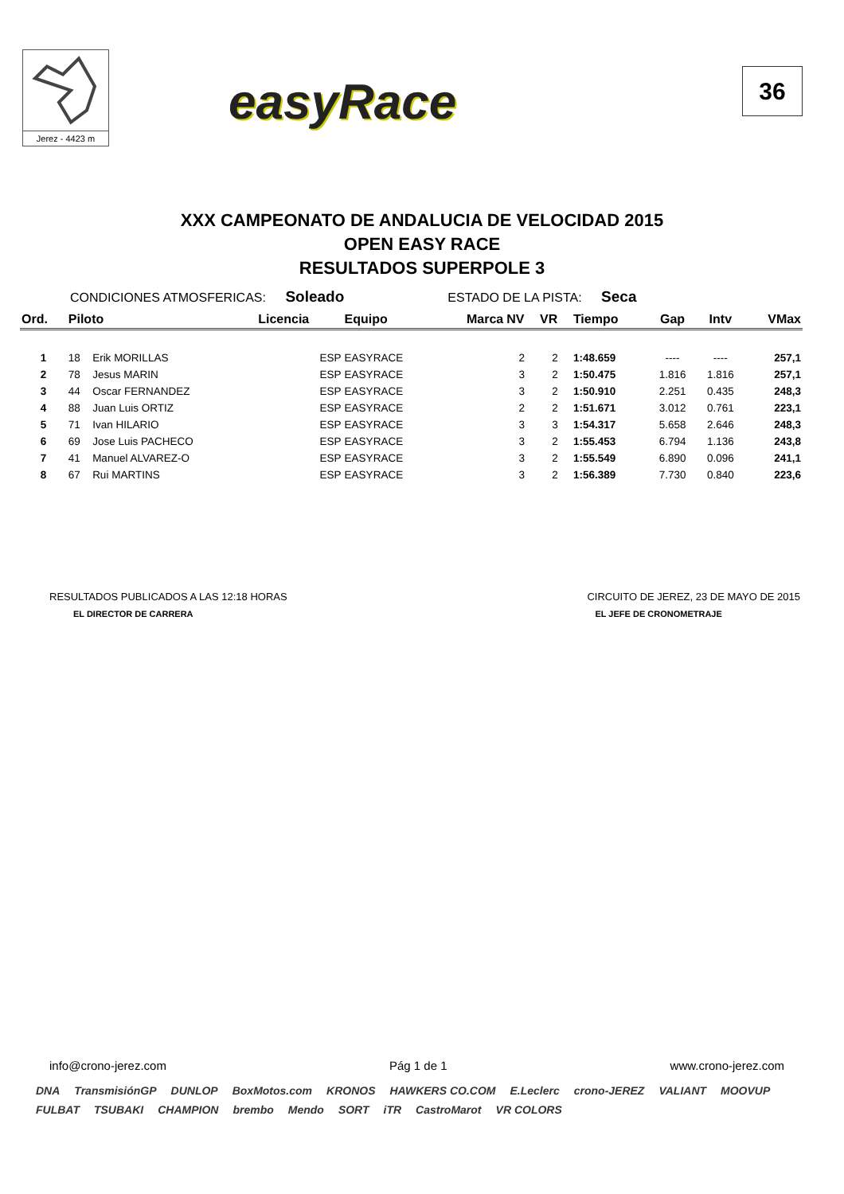Jerez - 4423 m
easyRace
36
XXX CAMPEONATO DE ANDALUCIA DE VELOCIDAD 2015
OPEN EASY RACE
RESULTADOS SUPERPOLE 3
CONDICIONES ATMOSFERICAS: Soleado ESTADO DE LA PISTA: Seca
| Ord. | Piloto | | Licencia | Equipo | Marca | NV | VR | Tiempo | Gap | Intv | VMax |
| --- | --- | --- | --- | --- | --- | --- | --- | --- | --- | --- | --- |
| 1 | 18 | Erik MORILLAS | ESP | EASYRACE | | 2 | 2 | 1:48.659 | ---- | ---- | 257,1 |
| 2 | 78 | Jesus MARIN | ESP | EASYRACE | | 3 | 2 | 1:50.475 | 1.816 | 1.816 | 257,1 |
| 3 | 44 | Oscar FERNANDEZ | ESP | EASYRACE | | 3 | 2 | 1:50.910 | 2.251 | 0.435 | 248,3 |
| 4 | 88 | Juan Luis ORTIZ | ESP | EASYRACE | | 2 | 2 | 1:51.671 | 3.012 | 0.761 | 223,1 |
| 5 | 71 | Ivan HILARIO | ESP | EASYRACE | | 3 | 3 | 1:54.317 | 5.658 | 2.646 | 248,3 |
| 6 | 69 | Jose Luis PACHECO | ESP | EASYRACE | | 3 | 2 | 1:55.453 | 6.794 | 1.136 | 243,8 |
| 7 | 41 | Manuel ALVAREZ-O | ESP | EASYRACE | | 3 | 2 | 1:55.549 | 6.890 | 0.096 | 241,1 |
| 8 | 67 | Rui MARTINS | ESP | EASYRACE | | 3 | 2 | 1:56.389 | 7.730 | 0.840 | 223,6 |
RESULTADOS PUBLICADOS A LAS 12:18 HORAS
EL DIRECTOR DE CARRERA
CIRCUITO DE JEREZ, 23 DE MAYO DE 2015
EL JEFE DE CRONOMETRAJE
info@crono-jerez.com Pág 1 de 1 www.crono-jerez.com
DNA TransmisiónGP DUNLOP BoxMotos.com KRONOS HAWKERS CO.COM E.Leclerc crono-JEREZ VALIANT MOOVUP FULBAT TSUBAKI CHAMPION brembo Mendo SORT iTR CastroMarot VR COLORS